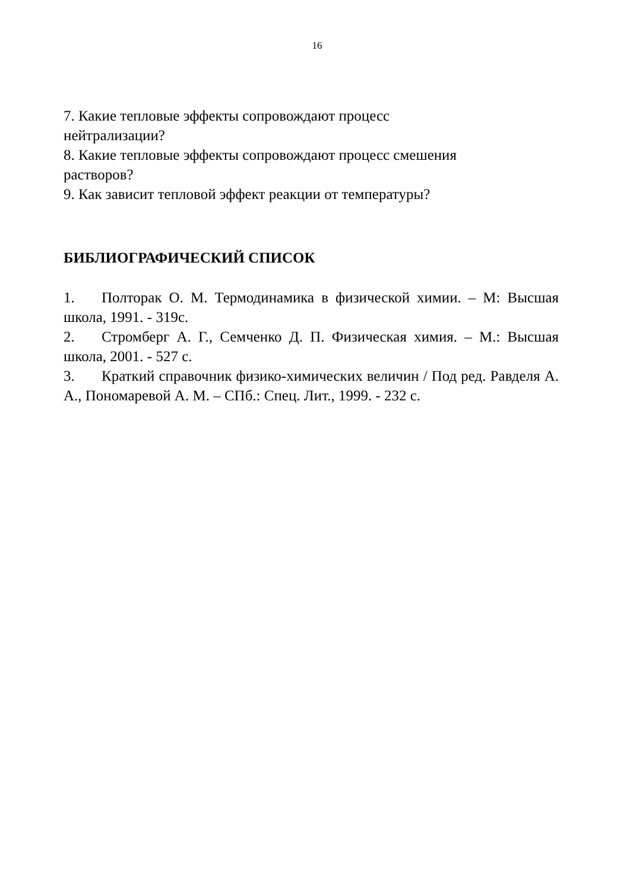16
7. Какие тепловые эффекты сопровождают процесс
нейтрализации?
8. Какие тепловые эффекты сопровождают процесс смешения
растворов?
9. Как зависит тепловой эффект реакции от температуры?
БИБЛИОГРАФИЧЕСКИЙ СПИСОК
1. Полторак О. М. Термодинамика в физической химии. – М: Высшая школа, 1991. - 319с.
2. Стромберг А. Г., Семченко Д. П. Физическая химия. – М.: Высшая школа, 2001. - 527 с.
3. Краткий справочник физико-химических величин / Под ред. Равделя А. А., Пономаревой А. М. – СПб.: Спец. Лит., 1999. - 232 с.